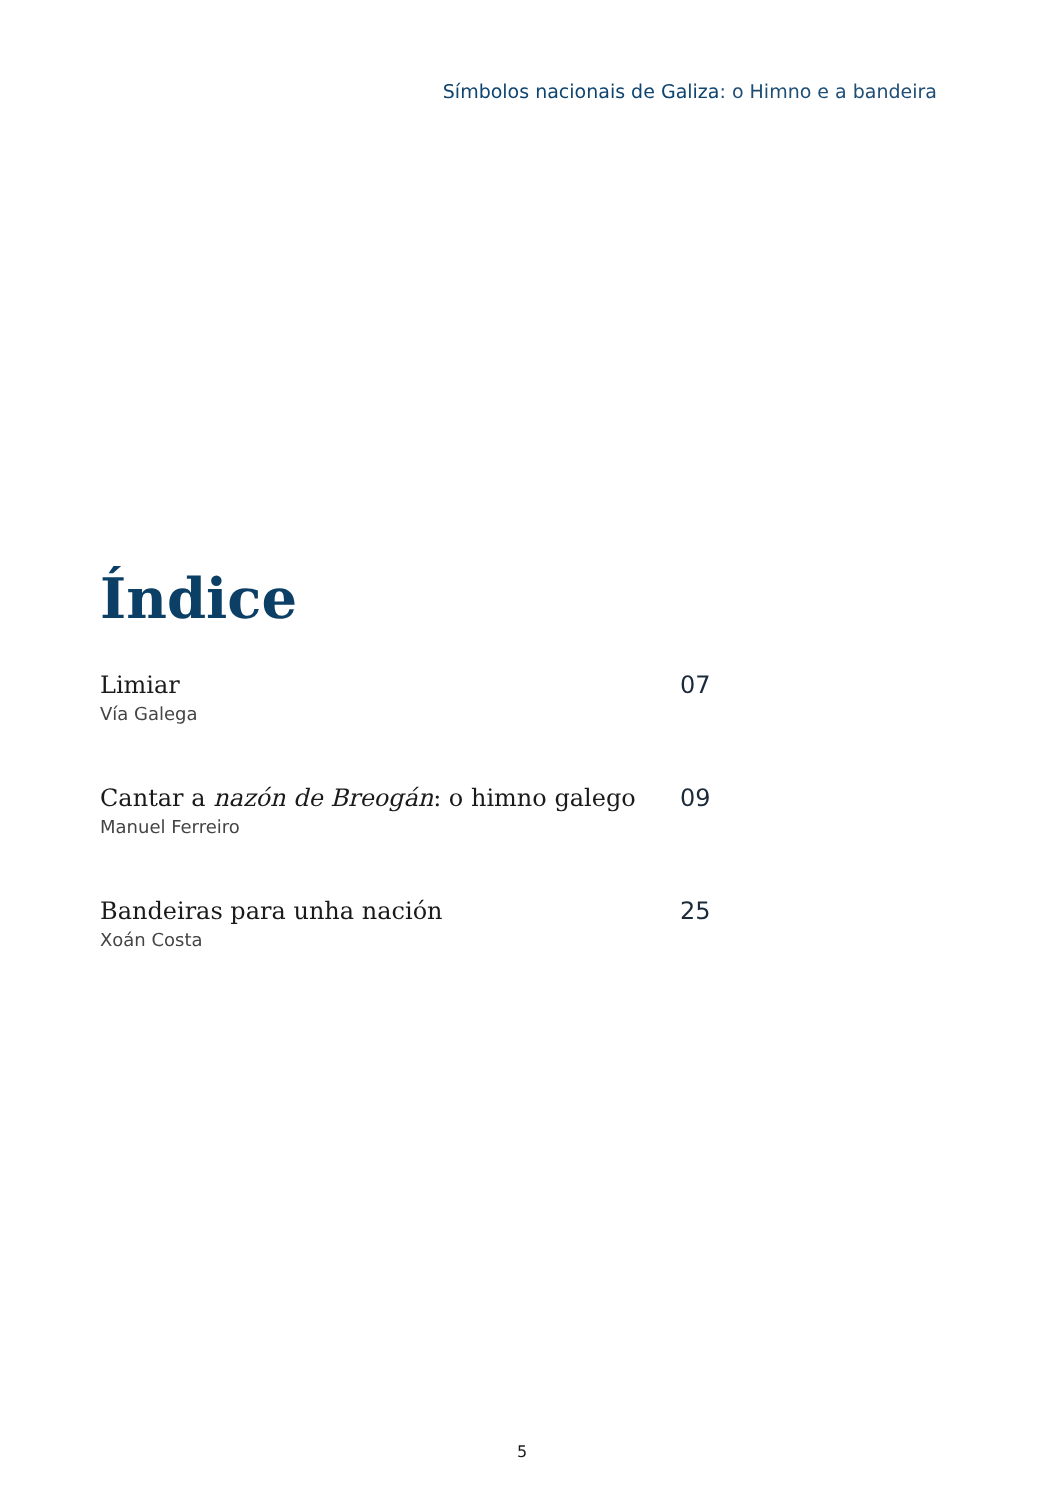Símbolos nacionais de Galiza: o Himno e a bandeira
Índice
Limiar
Vía Galega
07
Cantar a nazón de Breogán: o himno galego
Manuel Ferreiro
09
Bandeiras para unha nación
Xoán Costa
25
5